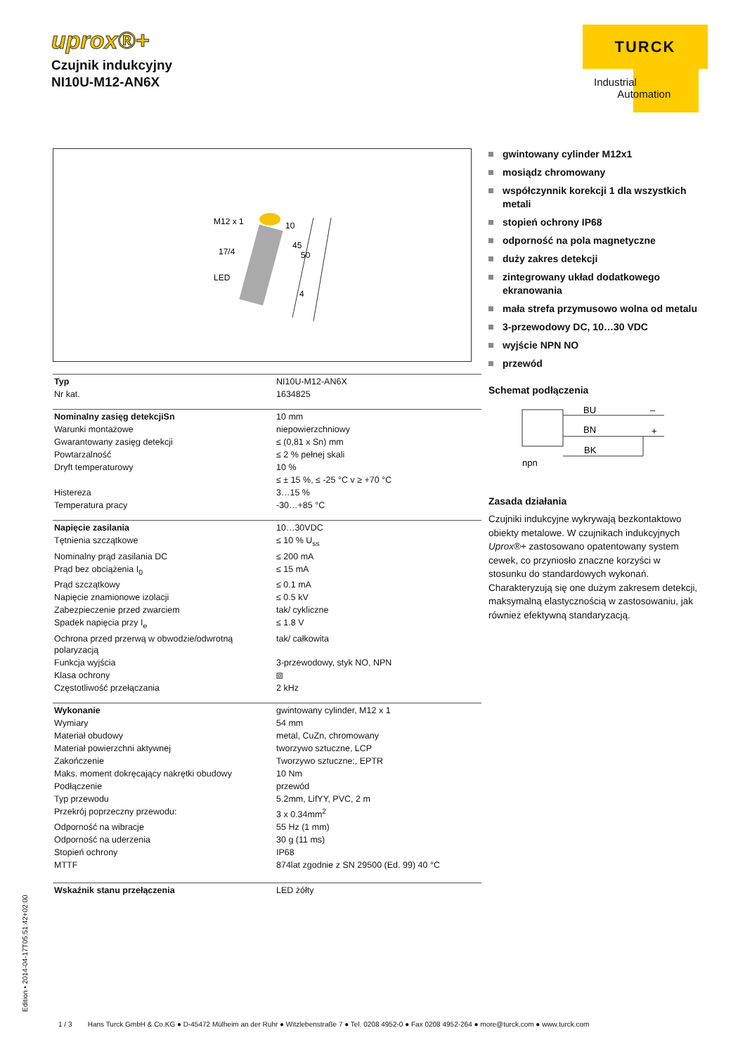uprox®+
Czujnik indukcyjny
NI10U-M12-AN6X
TURCK
Industrial
Automation
M12 x 1
17/4
LED
10
45
50
4
| Typ | NI10U-M12-AN6X |
| Nr kat. | 1634825 |
| Nominalny zasięg detekcjiSn | 10 mm |
| Warunki montażowe | niepowierzchniowy |
| Gwarantowany zasięg detekcji | ≤ (0,81 x Sn) mm |
| Powtarzalność | ≤ 2 % pełnej skali |
| Dryft temperaturowy | 10 % |
| | ≤ ± 15 %, ≤ -25 °C v ≥ +70 °C |
| Histereza | 3…15 % |
| Temperatura pracy | -30…+85 °C |
| Napięcie zasilania | 10…30VDC |
| Tętnienia szczątkowe | ≤ 10 % U<sub>ss</sub> |
| Nominalny prąd zasilania DC | ≤ 200 mA |
| Prąd bez obciążenia I<sub>0</sub> | ≤ 15 mA |
| Prąd szczątkowy | ≤ 0.1 mA |
| Napięcie znamionowe izolacji | ≤ 0.5 kV |
| Zabezpieczenie przed zwarciem | tak/ cykliczne |
| Spadek napięcia przy I<sub>e</sub> | ≤ 1.8 V |
| Ochrona przed przerwą w obwodzie/odwrotną polaryzacją | tak/ całkowita |
| Funkcja wyjścia | 3-przewodowy, styk NO, NPN |
| Klasa ochrony | ⧈ |
| Częstotliwość przełączania | 2 kHz |
| Wykonanie | gwintowany cylinder, M12 x 1 |
| Wymiary | 54 mm |
| Materiał obudowy | metal, CuZn, chromowany |
| Materiał powierzchni aktywnej | tworzywo sztuczne, LCP |
| Zakończenie | Tworzywo sztuczne:, EPTR |
| Maks. moment dokręcający nakrętki obudowy | 10 Nm |
| Podłączenie | przewód |
| Typ przewodu | 5.2mm, LifYY, PVC, 2 m |
| Przekrój poprzeczny przewodu: | 3 x 0.34mm<sup>2</sup> |
| Odporność na wibracje | 55 Hz (1 mm) |
| Odporność na uderzenia | 30 g (11 ms) |
| Stopień ochrony | IP68 |
| MTTF | 874lat zgodnie z SN 29500 (Ed. 99) 40 °C |
| Wskaźnik stanu przełączenia | LED żółty |
gwintowany cylinder M12x1
mosiądz chromowany
współczynnik korekcji 1 dla wszystkich metali
stopień ochrony IP68
odporność na pola magnetyczne
duży zakres detekcji
zintegrowany układ dodatkowego ekranowania
mała strefa przymusowo wolna od metalu
3-przewodowy DC, 10…30 VDC
wyjście NPN NO
przewód
Schemat podłączenia
BU
–
BN
+
BK
npn
Zasada działania
Czujniki indukcyjne wykrywają bezkontaktowo obiekty metalowe. W czujnikach indukcyjnych Uprox®+ zastosowano opatentowany system cewek, co przyniosło znaczne korzyści w stosunku do standardowych wykonań. Charakteryzują się one dużym zakresem detekcji, maksymalną elastycznością w zastosowaniu, jak również efektywną standaryzacją.
Edition • 2014-04-17T05:51:42+02:00
1 / 3 Hans Turck GmbH & Co.KG ● D-45472 Mülheim an der Ruhr ● Witzlebenstraße 7 ● Tel. 0208 4952-0 ● Fax 0208 4952-264 ● more@turck.com ● www.turck.com